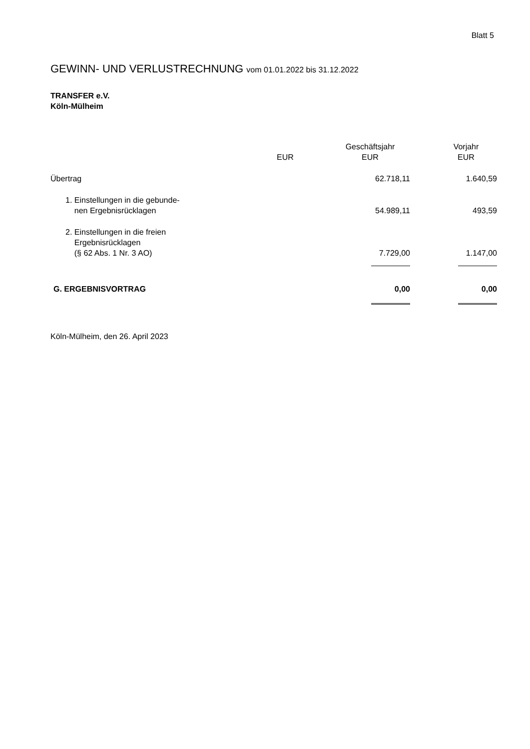Blatt 5
GEWINN- UND VERLUSTRECHNUNG vom 01.01.2022 bis 31.12.2022
TRANSFER e.V.
Köln-Mülheim
| | | Geschäftsjahr | Vorjahr |
| | EUR | EUR | EUR |
| Übertrag | | 62.718,11 | 1.640,59 |
| 1. Einstellungen in die gebunde- nen Ergebnisrücklagen | | 54.989,11 | 493,59 |
| 2. Einstellungen in die freien Ergebnisrücklagen (§ 62 Abs. 1 Nr. 3 AO) | | 7.729,00 | 1.147,00 |
| G. ERGEBNISVORTRAG | | 0,00 | 0,00 |
Köln-Mülheim, den 26. April 2023